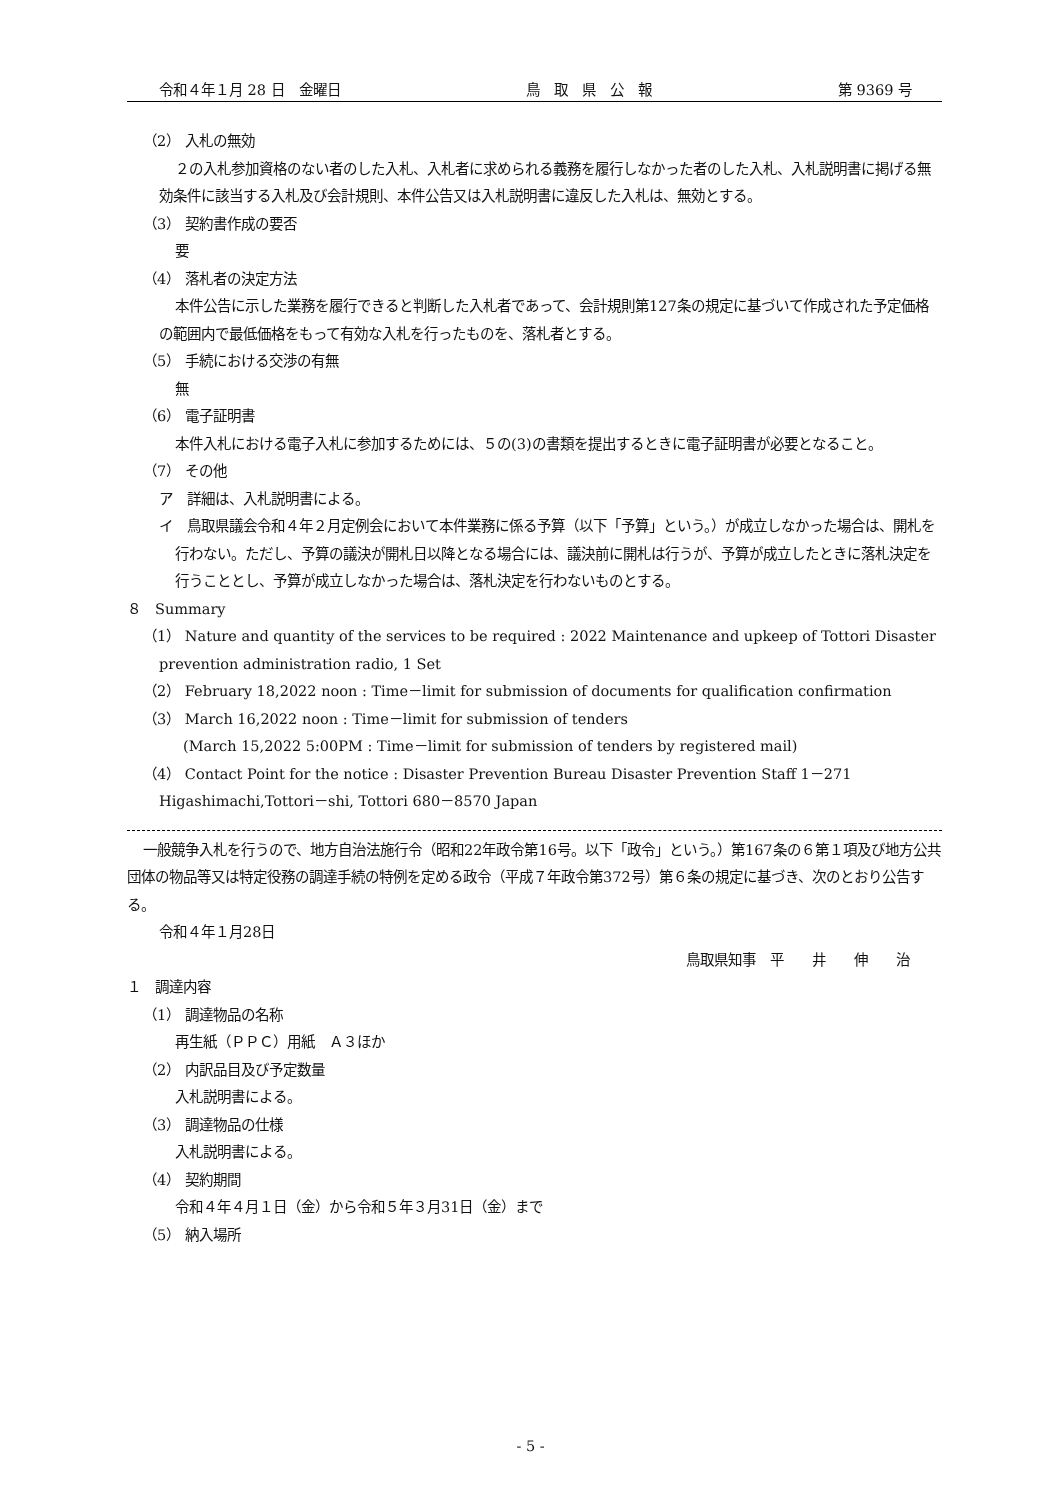令和４年１月 28 日　金曜日 鳥　取　県　公　報 第 9369 号
（2） 入札の無効
２の入札参加資格のない者のした入札、入札者に求められる義務を履行しなかった者のした入札、入札説明書に掲げる無効条件に該当する入札及び会計規則、本件公告又は入札説明書に違反した入札は、無効とする。
（3） 契約書作成の要否
要
（4） 落札者の決定方法
本件公告に示した業務を履行できると判断した入札者であって、会計規則第127条の規定に基づいて作成された予定価格の範囲内で最低価格をもって有効な入札を行ったものを、落札者とする。
（5） 手続における交渉の有無
無
（6） 電子証明書
本件入札における電子入札に参加するためには、５の(3)の書類を提出するときに電子証明書が必要となること。
（7） その他
ア　詳細は、入札説明書による。
イ　鳥取県議会令和４年２月定例会において本件業務に係る予算（以下「予算」という。）が成立しなかった場合は、開札を行わない。ただし、予算の議決が開札日以降となる場合には、議決前に開札は行うが、予算が成立したときに落札決定を行うこととし、予算が成立しなかった場合は、落札決定を行わないものとする。
８　Summary
（1） Nature and quantity of the services to be required : 2022 Maintenance and upkeep of Tottori Disaster prevention administration radio, 1 Set
（2） February 18,2022 noon : Time－limit for submission of documents for qualification confirmation
（3） March 16,2022 noon : Time－limit for submission of tenders
(March 15,2022 5:00PM : Time－limit for submission of tenders by registered mail)
（4） Contact Point for the notice : Disaster Prevention Bureau Disaster Prevention Staff 1－271 Higashimachi,Tottori－shi, Tottori 680－8570 Japan
一般競争入札を行うので、地方自治法施行令（昭和22年政令第16号。以下「政令」という。）第167条の６第１項及び地方公共団体の物品等又は特定役務の調達手続の特例を定める政令（平成７年政令第372号）第６条の規定に基づき、次のとおり公告する。
令和４年１月28日
鳥取県知事　平　　井　　伸　　治
１　調達内容
（1） 調達物品の名称
再生紙（ＰＰＣ）用紙　Ａ３ほか
（2） 内訳品目及び予定数量
入札説明書による。
（3） 調達物品の仕様
入札説明書による。
（4） 契約期間
令和４年４月１日（金）から令和５年３月31日（金）まで
（5） 納入場所
- 5 -